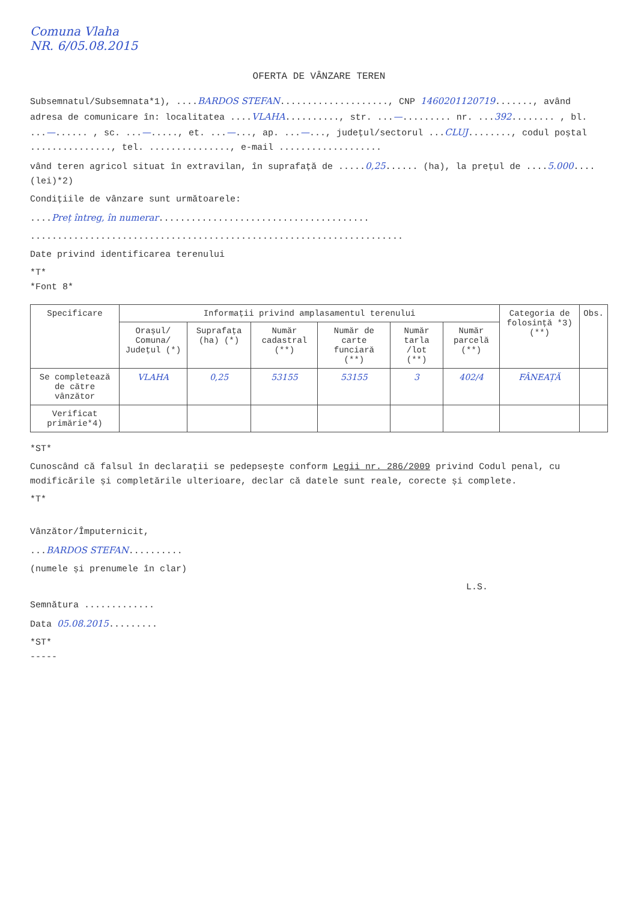Comuna Vlaha
NR. 6/05.08.2015
OFERTA DE VÂNZARE TEREN
Subsemnatul/Subsemnata*1), ....BARDOS STEFAN...................., CNP 1460201120719......., având adresa de comunicare în: localitatea ....VLAHA.........., str. ...—......... nr. ...392........ , bl. ...—...... , sc. ...—....., et. ...—..., ap. ...—..., județul/sectorul ...CLUJ........, codul poștal ..............., tel. ..............., e-mail ...................
vând teren agricol situat în extravilan, în suprafață de .....0,25...... (ha), la prețul de ....5.000.... (lei)*2)
Condițiile de vânzare sunt următoarele:
....Preț întreg, în numerar.......................................
.....................................................................
Date privind identificarea terenului
*T*
*Font 8*
| Specificare | Informații privind amplasamentul terenului | | | | | | Categoria de folosință *3) (**) | Obs. |
| --- | --- | --- | --- | --- | --- | --- | --- | --- |
| | Orașul/ Comuna/ Județul (*) | Suprafața (ha) (*) | Număr cadastral (**) | Număr de carte funciară (**) | Număr tarla /lot (**) | Număr parcelă (**) | | |
| Se completează de către vânzător | VLAHA | 0,25 | 53155 | 53155 | 3 | 402/4 | FÂNEAȚĂ | |
| Verificat primărie*4) | | | | | | | | |
*ST*
Cunoscând că falsul în declarații se pedepsește conform Legii nr. 286/2009 privind Codul penal, cu modificările și completările ulterioare, declar că datele sunt reale, corecte și complete.
*T*
Vânzător/Împuternicit,
...BARDOS STEFAN..........
(numele și prenumele în clar)
L.S.
Semnătura .............
Data 05.08.2015.........
*ST*
-----